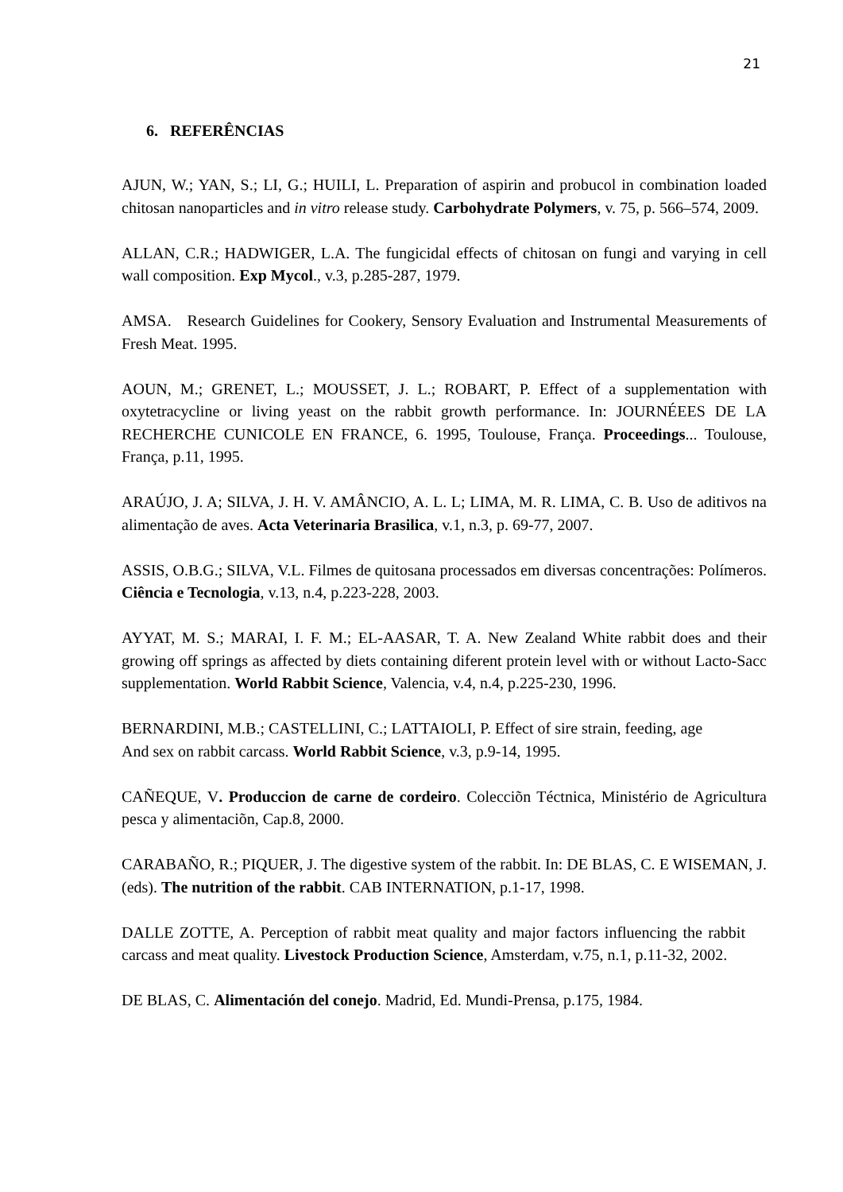21
6. REFERÊNCIAS
AJUN, W.; YAN, S.; LI, G.; HUILI, L. Preparation of aspirin and probucol in combination loaded chitosan nanoparticles and in vitro release study. Carbohydrate Polymers, v. 75, p. 566–574, 2009.
ALLAN, C.R.; HADWIGER, L.A. The fungicidal effects of chitosan on fungi and varying in cell wall composition. Exp Mycol., v.3, p.285-287, 1979.
AMSA. Research Guidelines for Cookery, Sensory Evaluation and Instrumental Measurements of Fresh Meat. 1995.
AOUN, M.; GRENET, L.; MOUSSET, J. L.; ROBART, P. Effect of a supplementation with oxytetracycline or living yeast on the rabbit growth performance. In: JOURNÉEES DE LA RECHERCHE CUNICOLE EN FRANCE, 6. 1995, Toulouse, França. Proceedings... Toulouse, França, p.11, 1995.
ARAÚJO, J. A; SILVA, J. H. V. AMÂNCIO, A. L. L; LIMA, M. R. LIMA, C. B. Uso de aditivos na alimentação de aves. Acta Veterinaria Brasilica, v.1, n.3, p. 69-77, 2007.
ASSIS, O.B.G.; SILVA, V.L. Filmes de quitosana processados em diversas concentrações: Polímeros. Ciência e Tecnologia, v.13, n.4, p.223-228, 2003.
AYYAT, M. S.; MARAI, I. F. M.; EL-AASAR, T. A. New Zealand White rabbit does and their growing off springs as affected by diets containing diferent protein level with or without Lacto-Sacc supplementation. World Rabbit Science, Valencia, v.4, n.4, p.225-230, 1996.
BERNARDINI, M.B.; CASTELLINI, C.; LATTAIOLI, P. Effect of sire strain, feeding, age
And sex on rabbit carcass. World Rabbit Science, v.3, p.9-14, 1995.
CAÑEQUE, V. Produccion de carne de cordeiro. Colecciõn Téctnica, Ministério de Agricultura pesca y alimentaciõn, Cap.8, 2000.
CARABAÑO, R.; PIQUER, J. The digestive system of the rabbit. In: DE BLAS, C. E WISEMAN, J. (eds). The nutrition of the rabbit. CAB INTERNATION, p.1-17, 1998.
DALLE ZOTTE, A. Perception of rabbit meat quality and major factors influencing the rabbit carcass and meat quality. Livestock Production Science, Amsterdam, v.75, n.1, p.11-32, 2002.
DE BLAS, C. Alimentación del conejo. Madrid, Ed. Mundi-Prensa, p.175, 1984.